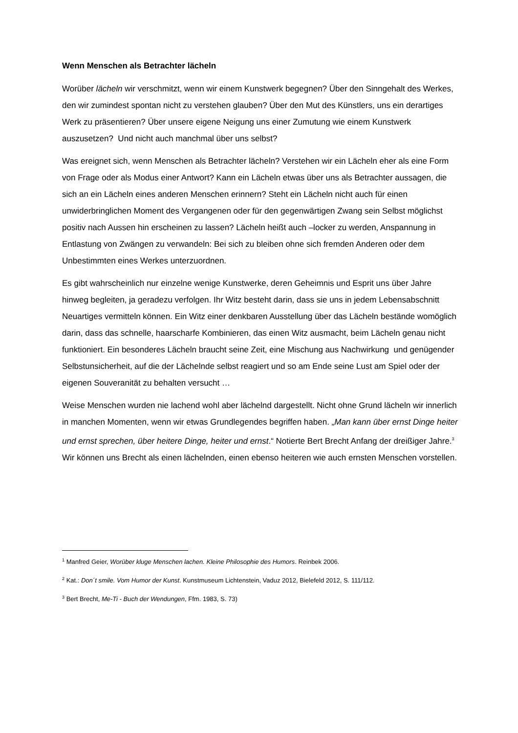Wenn Menschen als Betrachter lächeln
Worüber lächeln wir verschmitzt, wenn wir einem Kunstwerk begegnen? Über den Sinngehalt des Werkes, den wir zumindest spontan nicht zu verstehen glauben? Über den Mut des Künstlers, uns ein derartiges Werk zu präsentieren? Über unsere eigene Neigung uns einer Zumutung wie einem Kunstwerk auszusetzen? Und nicht auch manchmal über uns selbst?
Was ereignet sich, wenn Menschen als Betrachter lächeln? Verstehen wir ein Lächeln eher als eine Form von Frage oder als Modus einer Antwort? Kann ein Lächeln etwas über uns als Betrachter aussagen, die sich an ein Lächeln eines anderen Menschen erinnern? Steht ein Lächeln nicht auch für einen unwiderbringlichen Moment des Vergangenen oder für den gegenwärtigen Zwang sein Selbst möglichst positiv nach Aussen hin erscheinen zu lassen? Lächeln heißt auch –locker zu werden, Anspannung in Entlastung von Zwängen zu verwandeln: Bei sich zu bleiben ohne sich fremden Anderen oder dem Unbestimmten eines Werkes unterzuordnen.
Es gibt wahrscheinlich nur einzelne wenige Kunstwerke, deren Geheimnis und Esprit uns über Jahre hinweg begleiten, ja geradezu verfolgen. Ihr Witz besteht darin, dass sie uns in jedem Lebensabschnitt Neuartiges vermitteln können. Ein Witz einer denkbaren Ausstellung über das Lächeln bestände womöglich darin, dass das schnelle, haarscharfe Kombinieren, das einen Witz ausmacht, beim Lächeln genau nicht funktioniert. Ein besonderes Lächeln braucht seine Zeit, eine Mischung aus Nachwirkung und genügender Selbstunsicherheit, auf die der Lächelnde selbst reagiert und so am Ende seine Lust am Spiel oder der eigenen Souveranität zu behalten versucht …
Weise Menschen wurden nie lachend wohl aber lächelnd dargestellt. Nicht ohne Grund lächeln wir innerlich in manchen Momenten, wenn wir etwas Grundlegendes begriffen haben. „Man kann über ernst Dinge heiter und ernst sprechen, über heitere Dinge, heiter und ernst.“ Notierte Bert Brecht Anfang der dreißiger Jahre.<sup>3</sup> Wir können uns Brecht als einen lächelnden, einen ebenso heiteren wie auch ernsten Menschen vorstellen.
<sup>1</sup> Manfred Geier, Worüber kluge Menschen lachen. Kleine Philosophie des Humors. Reinbek 2006.
<sup>2</sup> Kat.: Don´t smile. Vom Humor der Kunst. Kunstmuseum Lichtenstein, Vaduz 2012, Bielefeld 2012, S. 111/112.
<sup>3</sup> Bert Brecht, Me-Ti - Buch der Wendungen, Ffm. 1983, S. 73)